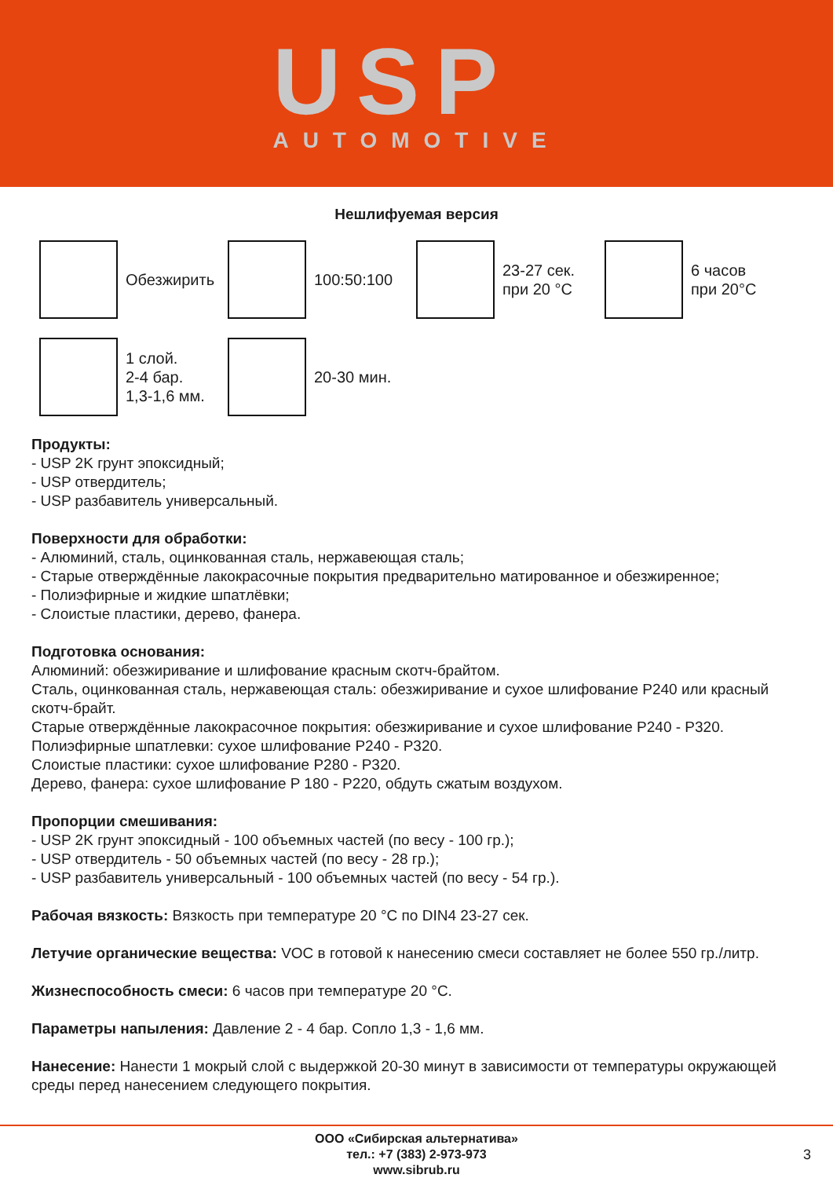USP
AUTOMOTIVE
Нешлифуемая версия
Обезжирить 100:50:100
23-27 сек.
при 20 °C
6 часов
при 20°C
1 слой.
2-4 бар.
1,3-1,6 мм.
20-30 мин.
Продукты:
- USP 2K грунт эпоксидный;
- USP отвердитель;
- USP разбавитель универсальный.
Поверхности для обработки:
- Алюминий, сталь, оцинкованная сталь, нержавеющая сталь;
- Старые отверждённые лакокрасочные покрытия предварительно матированное и обезжиренное;
- Полиэфирные и жидкие шпатлёвки;
- Слоистые пластики, дерево, фанера.
Подготовка основания:
Алюминий: обезжиривание и шлифование красным скотч-брайтом.
Сталь, оцинкованная сталь, нержавеющая сталь: обезжиривание и сухое шлифование P240 или красный скотч-брайт.
Старые отверждённые лакокрасочное покрытия: обезжиривание и сухое шлифование P240 - P320.
Полиэфирные шпатлевки: сухое шлифование P240 - P320.
Слоистые пластики: сухое шлифование P280 - P320.
Дерево, фанера: сухое шлифование P 180 - P220, обдуть сжатым воздухом.
Пропорции смешивания:
- USP 2K грунт эпоксидный - 100 объемных частей (по весу - 100 гр.);
- USP отвердитель - 50 объемных частей (по весу - 28 гр.);
- USP разбавитель универсальный - 100 объемных частей (по весу - 54 гр.).
Рабочая вязкость: Вязкость при температуре 20 °C по DIN4 23-27 сек.
Летучие органические вещества: VOC в готовой к нанесению смеси составляет не более 550 гр./литр.
Жизнеспособность смеси: 6 часов при температуре 20 °C.
Параметры напыления: Давление 2 - 4 бар. Сопло 1,3 - 1,6 мм.
Нанесение: Нанести 1 мокрый слой с выдержкой 20-30 минут в зависимости от температуры окружающей среды перед нанесением следующего покрытия.
ООО «Сибирская альтернатива»
тел.: +7 (383) 2-973-973
www.sibrub.ru
3